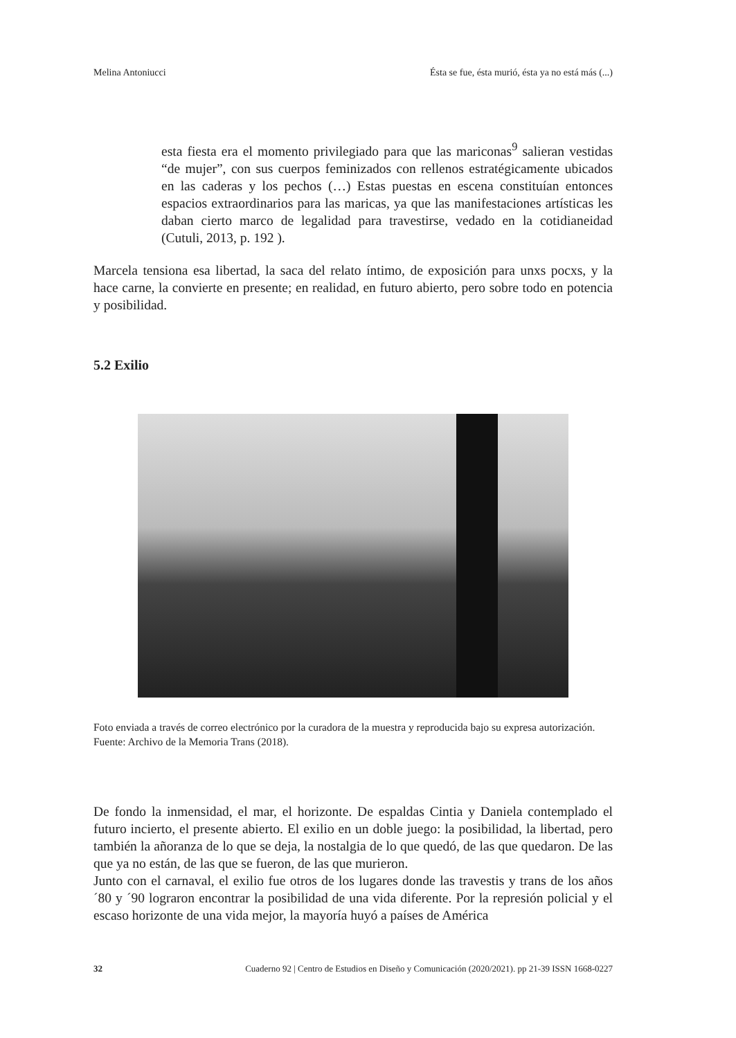Melina Antoniucci Ésta se fue, ésta murió, ésta ya no está más (...)
esta fiesta era el momento privilegiado para que las mariconas<sup>9</sup> salieran vestidas “de mujer”, con sus cuerpos feminizados con rellenos estratégicamente ubicados en las caderas y los pechos (…) Estas puestas en escena constituían entonces espacios extraordinarios para las maricas, ya que las manifestaciones artísticas les daban cierto marco de legalidad para travestirse, vedado en la cotidianeidad (Cutuli, 2013, p. 192 ).
Marcela tensiona esa libertad, la saca del relato íntimo, de exposición para unxs pocxs, y la hace carne, la convierte en presente; en realidad, en futuro abierto, pero sobre todo en potencia y posibilidad.
5.2 Exilio
Foto enviada a través de correo electrónico por la curadora de la muestra y reproducida bajo su expresa autorización. Fuente: Archivo de la Memoria Trans (2018).
De fondo la inmensidad, el mar, el horizonte. De espaldas Cintia y Daniela contemplado el futuro incierto, el presente abierto. El exilio en un doble juego: la posibilidad, la libertad, pero también la añoranza de lo que se deja, la nostalgia de lo que quedó, de las que quedaron. De las que ya no están, de las que se fueron, de las que murieron.
Junto con el carnaval, el exilio fue otros de los lugares donde las travestis y trans de los años ´80 y ´90 lograron encontrar la posibilidad de una vida diferente. Por la represión policial y el escaso horizonte de una vida mejor, la mayoría huyó a países de América
32 Cuaderno 92 | Centro de Estudios en Diseño y Comunicación (2020/2021). pp 21-39 ISSN 1668-0227